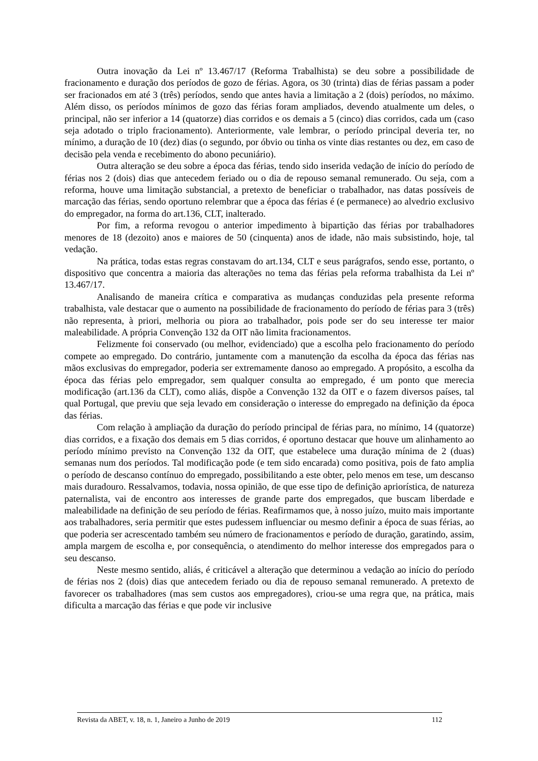Outra inovação da Lei nº 13.467/17 (Reforma Trabalhista) se deu sobre a possibilidade de fracionamento e duração dos períodos de gozo de férias. Agora, os 30 (trinta) dias de férias passam a poder ser fracionados em até 3 (três) períodos, sendo que antes havia a limitação a 2 (dois) períodos, no máximo. Além disso, os períodos mínimos de gozo das férias foram ampliados, devendo atualmente um deles, o principal, não ser inferior a 14 (quatorze) dias corridos e os demais a 5 (cinco) dias corridos, cada um (caso seja adotado o triplo fracionamento). Anteriormente, vale lembrar, o período principal deveria ter, no mínimo, a duração de 10 (dez) dias (o segundo, por óbvio ou tinha os vinte dias restantes ou dez, em caso de decisão pela venda e recebimento do abono pecuniário).
Outra alteração se deu sobre a época das férias, tendo sido inserida vedação de início do período de férias nos 2 (dois) dias que antecedem feriado ou o dia de repouso semanal remunerado. Ou seja, com a reforma, houve uma limitação substancial, a pretexto de beneficiar o trabalhador, nas datas possíveis de marcação das férias, sendo oportuno relembrar que a época das férias é (e permanece) ao alvedrio exclusivo do empregador, na forma do art.136, CLT, inalterado.
Por fim, a reforma revogou o anterior impedimento à bipartição das férias por trabalhadores menores de 18 (dezoito) anos e maiores de 50 (cinquenta) anos de idade, não mais subsistindo, hoje, tal vedação.
Na prática, todas estas regras constavam do art.134, CLT e seus parágrafos, sendo esse, portanto, o dispositivo que concentra a maioria das alterações no tema das férias pela reforma trabalhista da Lei nº 13.467/17.
Analisando de maneira crítica e comparativa as mudanças conduzidas pela presente reforma trabalhista, vale destacar que o aumento na possibilidade de fracionamento do período de férias para 3 (três) não representa, à priori, melhoria ou piora ao trabalhador, pois pode ser do seu interesse ter maior maleabilidade. A própria Convenção 132 da OIT não limita fracionamentos.
Felizmente foi conservado (ou melhor, evidenciado) que a escolha pelo fracionamento do período compete ao empregado. Do contrário, juntamente com a manutenção da escolha da época das férias nas mãos exclusivas do empregador, poderia ser extremamente danoso ao empregado. A propósito, a escolha da época das férias pelo empregador, sem qualquer consulta ao empregado, é um ponto que merecia modificação (art.136 da CLT), como aliás, dispõe a Convenção 132 da OIT e o fazem diversos países, tal qual Portugal, que previu que seja levado em consideração o interesse do empregado na definição da época das férias.
Com relação à ampliação da duração do período principal de férias para, no mínimo, 14 (quatorze) dias corridos, e a fixação dos demais em 5 dias corridos, é oportuno destacar que houve um alinhamento ao período mínimo previsto na Convenção 132 da OIT, que estabelece uma duração mínima de 2 (duas) semanas num dos períodos. Tal modificação pode (e tem sido encarada) como positiva, pois de fato amplia o período de descanso contínuo do empregado, possibilitando a este obter, pelo menos em tese, um descanso mais duradouro. Ressalvamos, todavia, nossa opinião, de que esse tipo de definição apriorística, de natureza paternalista, vai de encontro aos interesses de grande parte dos empregados, que buscam liberdade e maleabilidade na definição de seu período de férias. Reafirmamos que, à nosso juízo, muito mais importante aos trabalhadores, seria permitir que estes pudessem influenciar ou mesmo definir a época de suas férias, ao que poderia ser acrescentado também seu número de fracionamentos e período de duração, garatindo, assim, ampla margem de escolha e, por consequência, o atendimento do melhor interesse dos empregados para o seu descanso.
Neste mesmo sentido, aliás, é criticável a alteração que determinou a vedação ao início do período de férias nos 2 (dois) dias que antecedem feriado ou dia de repouso semanal remunerado. A pretexto de favorecer os trabalhadores (mas sem custos aos empregadores), criou-se uma regra que, na prática, mais dificulta a marcação das férias e que pode vir inclusive
Revista da ABET, v. 18, n. 1, Janeiro a Junho de 2019 112